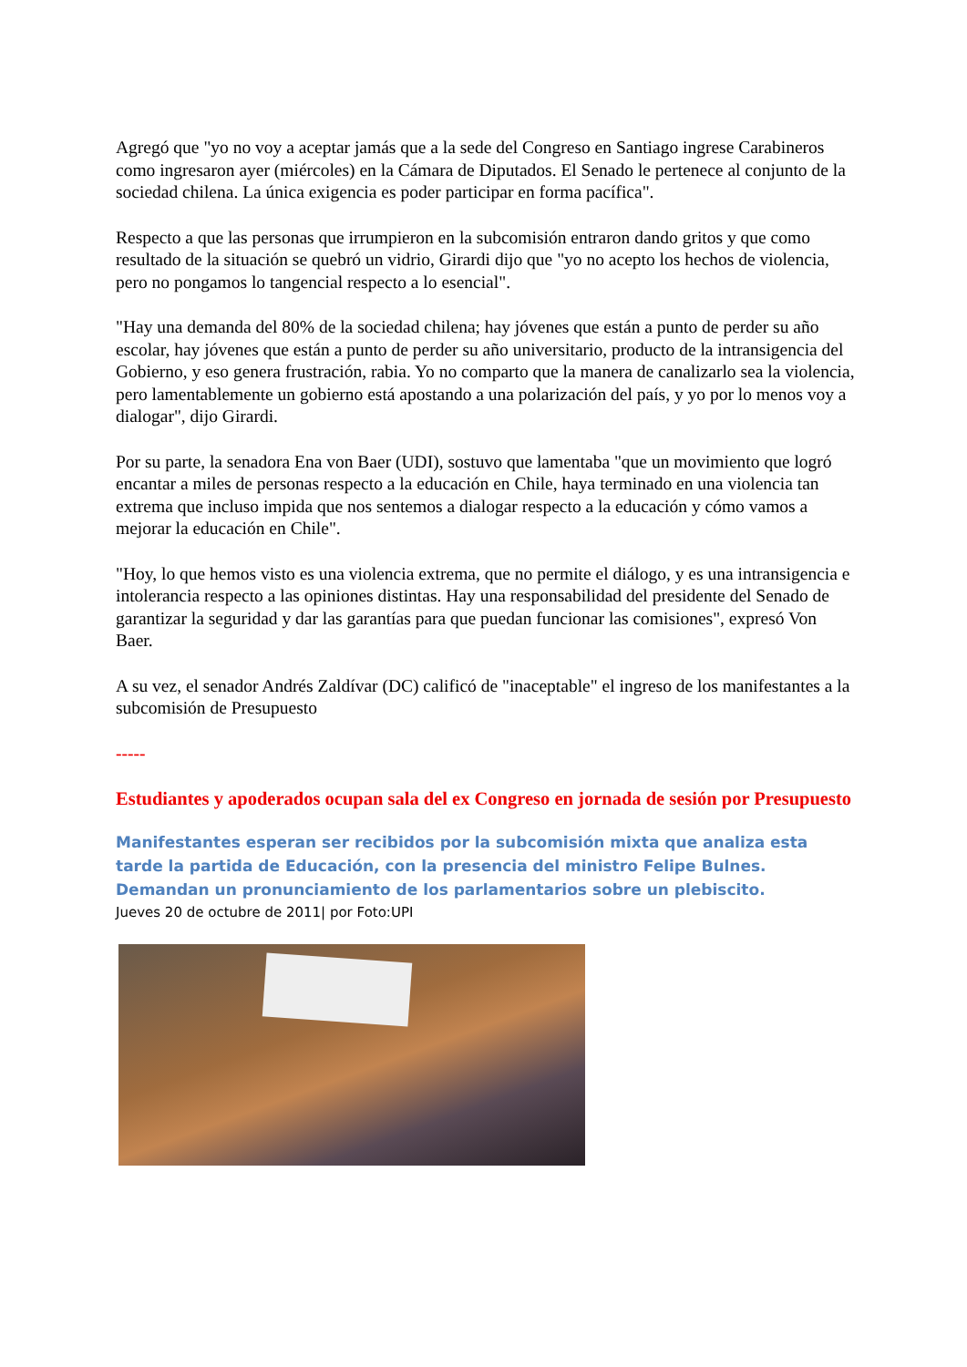Agregó que "yo no voy a aceptar jamás que a la sede del Congreso en Santiago ingrese Carabineros como ingresaron ayer (miércoles) en la Cámara de Diputados. El Senado le pertenece al conjunto de la sociedad chilena. La única exigencia es poder participar en forma pacífica".
Respecto a que las personas que irrumpieron en la subcomisión entraron dando gritos y que como resultado de la situación se quebró un vidrio, Girardi dijo que "yo no acepto los hechos de violencia, pero no pongamos lo tangencial respecto a lo esencial".
"Hay una demanda del 80% de la sociedad chilena; hay jóvenes que están a punto de perder su año escolar, hay jóvenes que están a punto de perder su año universitario, producto de la intransigencia del Gobierno, y eso genera frustración, rabia. Yo no comparto que la manera de canalizarlo sea la violencia, pero lamentablemente un gobierno está apostando a una polarización del país, y yo por lo menos voy a dialogar", dijo Girardi.
Por su parte, la senadora Ena von Baer (UDI), sostuvo que lamentaba "que un movimiento que logró encantar a miles de personas respecto a la educación en Chile, haya terminado en una violencia tan extrema que incluso impida que nos sentemos a dialogar respecto a la educación y cómo vamos a mejorar la educación en Chile".
"Hoy, lo que hemos visto es una violencia extrema, que no permite el diálogo, y es una intransigencia e intolerancia respecto a las opiniones distintas. Hay una responsabilidad del presidente del Senado de garantizar la seguridad y dar las garantías para que puedan funcionar las comisiones", expresó Von Baer.
A su vez, el senador Andrés Zaldívar (DC) calificó de "inaceptable" el ingreso de los manifestantes a la subcomisión de Presupuesto
-----
Estudiantes y apoderados ocupan sala del ex Congreso en jornada de sesión por Presupuesto
Manifestantes esperan ser recibidos por la subcomisión mixta que analiza esta tarde la partida de Educación, con la presencia del ministro Felipe Bulnes. Demandan un pronunciamiento de los parlamentarios sobre un plebiscito.
Jueves 20 de octubre de 2011| por Foto:UPI